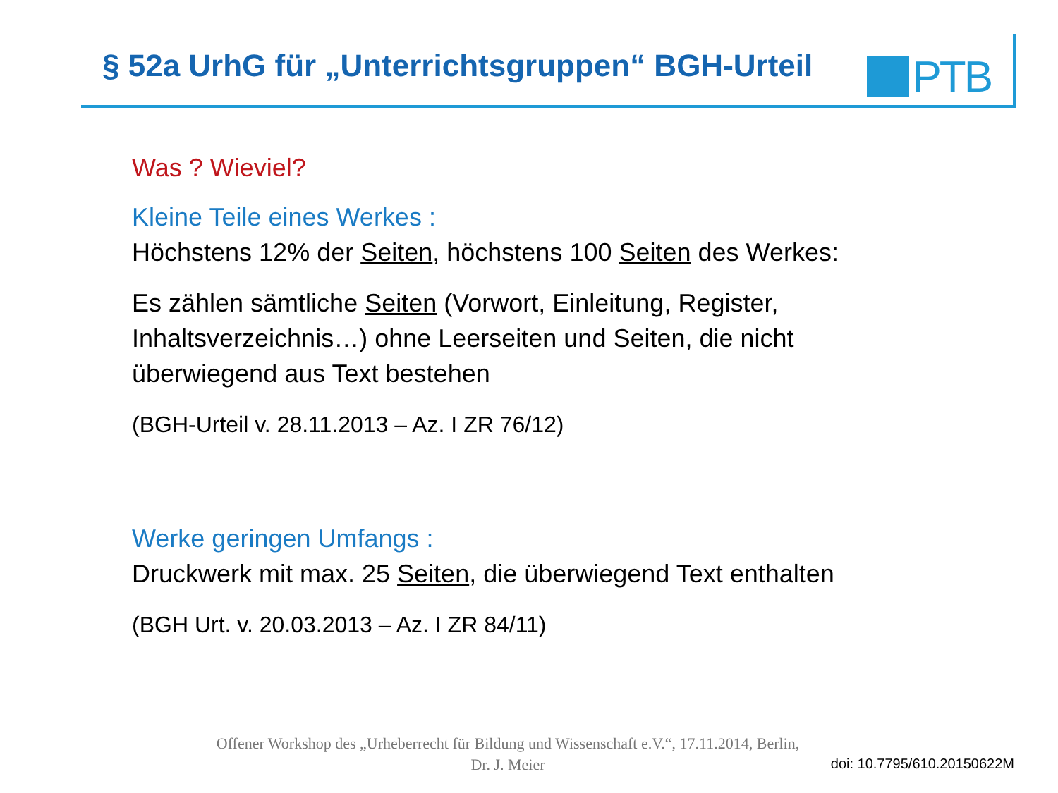§ 52a UrhG für „Unterrichtsgruppen“ BGH-Urteil
PTB
Was ? Wieviel?
Kleine Teile eines Werkes :
Höchstens 12% der Seiten, höchstens 100 Seiten des Werkes:
Es zählen sämtliche Seiten (Vorwort, Einleitung, Register,
Inhaltsverzeichnis…) ohne Leerseiten und Seiten, die nicht
überwiegend aus Text bestehen
(BGH-Urteil v. 28.11.2013 – Az. I ZR 76/12)
Werke geringen Umfangs :
Druckwerk mit max. 25 Seiten, die überwiegend Text enthalten
(BGH Urt. v. 20.03.2013 – Az. I ZR 84/11)
Offener Workshop des „Urheberrecht für Bildung und Wissenschaft e.V.“, 17.11.2014, Berlin,
Dr. J. Meier
doi: 10.7795/610.20150622M